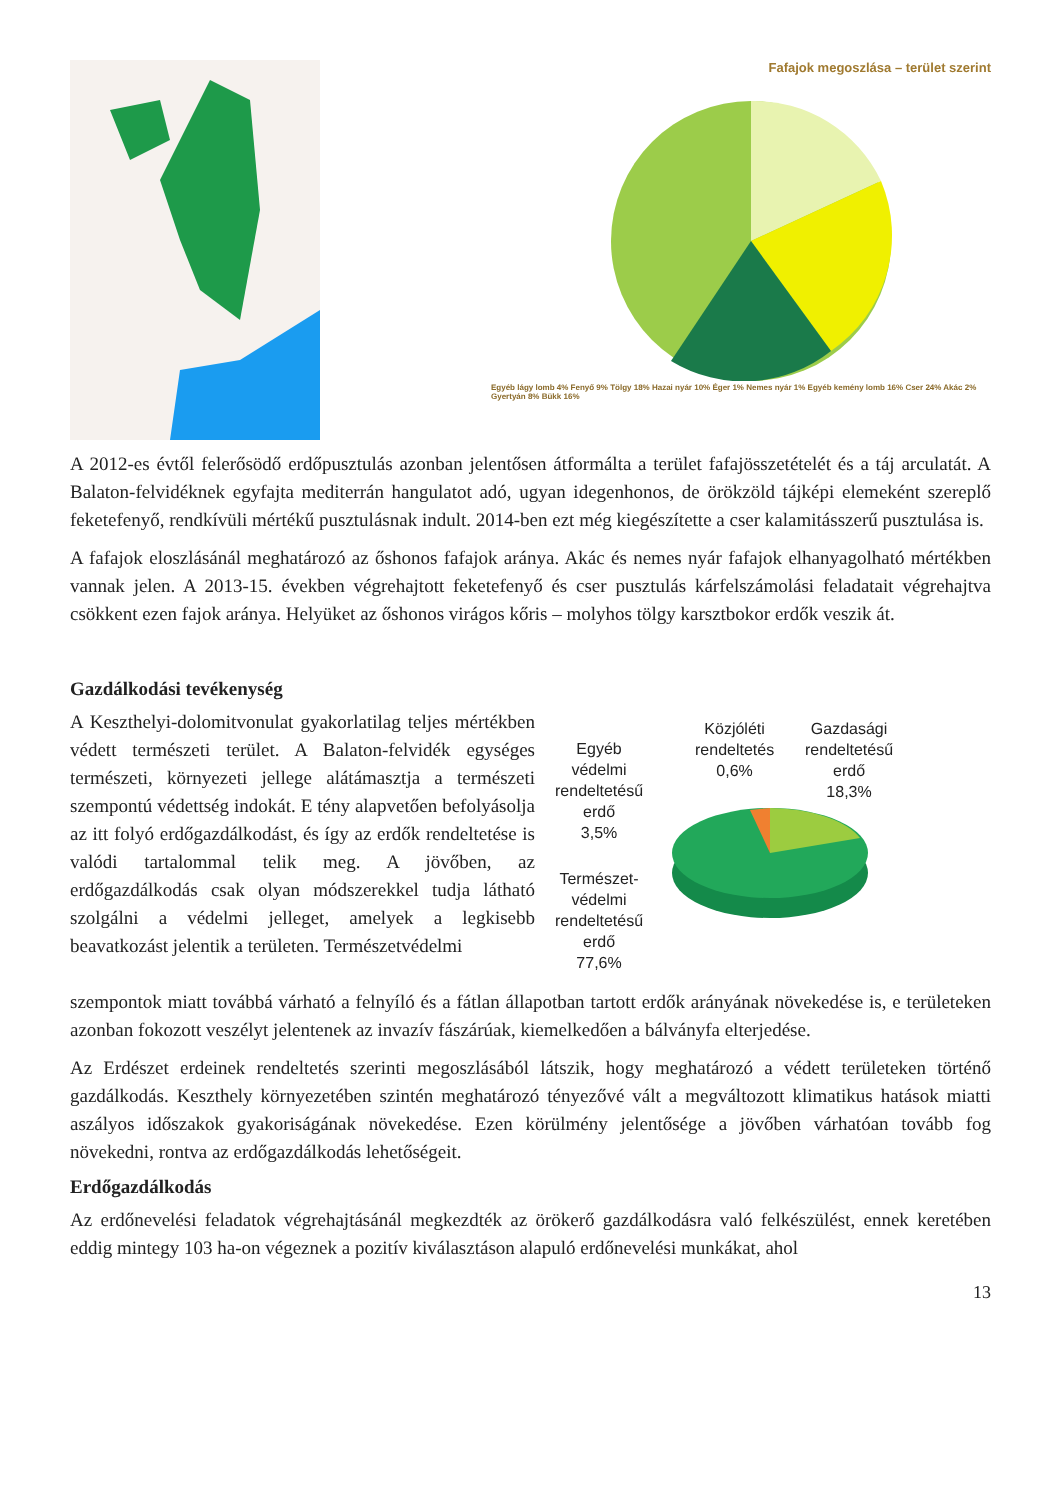Fafajok megoszlása – terület szerint
Egyéb lágy lomb 4% Fenyő 9% Tölgy 18% Hazai nyár 10% Éger 1% Nemes nyár 1% Egyéb kemény lomb 16% Cser 24% Akác 2% Gyertyán 8% Bükk 16%
A 2012-es évtől felerősödő erdőpusztulás azonban jelentősen átformálta a terület fafajösszetételét és a táj arculatát. A Balaton-felvidéknek egyfajta mediterrán hangulatot adó, ugyan idegenhonos, de örökzöld tájképi elemeként szereplő feketefenyő, rendkívüli mértékű pusztulásnak indult. 2014-ben ezt még kiegészítette a cser kalamitásszerű pusztulása is.
A fafajok eloszlásánál meghatározó az őshonos fafajok aránya. Akác és nemes nyár fafajok elhanyagolható mértékben vannak jelen. A 2013-15. években végrehajtott feketefenyő és cser pusztulás kárfelszámolási feladatait végrehajtva csökkent ezen fajok aránya. Helyüket az őshonos virágos kőris – molyhos tölgy karsztbokor erdők veszik át.
Gazdálkodási tevékenység
A Keszthelyi-dolomitvonulat gyakorlatilag teljes mértékben védett természeti terület. A Balaton-felvidék egységes természeti, környezeti jellege alátámasztja a természeti szempontú védettség indokát. E tény alapvetően befolyásolja az itt folyó erdőgazdálkodást, és így az erdők rendeltetése is valódi tartalommal telik meg. A jövőben, az erdőgazdálkodás csak olyan módszerekkel tudja látható szolgálni a védelmi jelleget, amelyek a legkisebb beavatkozást jelentik a területen. Természetvédelmi
Egyéb
védelmi
rendeltetésű
erdő
3,5%
Közjóléti
rendeltetés
0,6%
Gazdasági
rendeltetésű
erdő
18,3%
Természet-
védelmi
rendeltetésű
erdő
77,6%
szempontok miatt továbbá várható a felnyíló és a fátlan állapotban tartott erdők arányának növekedése is, e területeken azonban fokozott veszélyt jelentenek az invazív fászárúak, kiemelkedően a bálványfa elterjedése.
Az Erdészet erdeinek rendeltetés szerinti megoszlásából látszik, hogy meghatározó a védett területeken történő gazdálkodás. Keszthely környezetében szintén meghatározó tényezővé vált a megváltozott klimatikus hatások miatti aszályos időszakok gyakoriságának növekedése. Ezen körülmény jelentősége a jövőben várhatóan tovább fog növekedni, rontva az erdőgazdálkodás lehetőségeit.
Erdőgazdálkodás
Az erdőnevelési feladatok végrehajtásánál megkezdték az örökerő gazdálkodásra való felkészülést, ennek keretében eddig mintegy 103 ha-on végeznek a pozitív kiválasztáson alapuló erdőnevelési munkákat, ahol
13